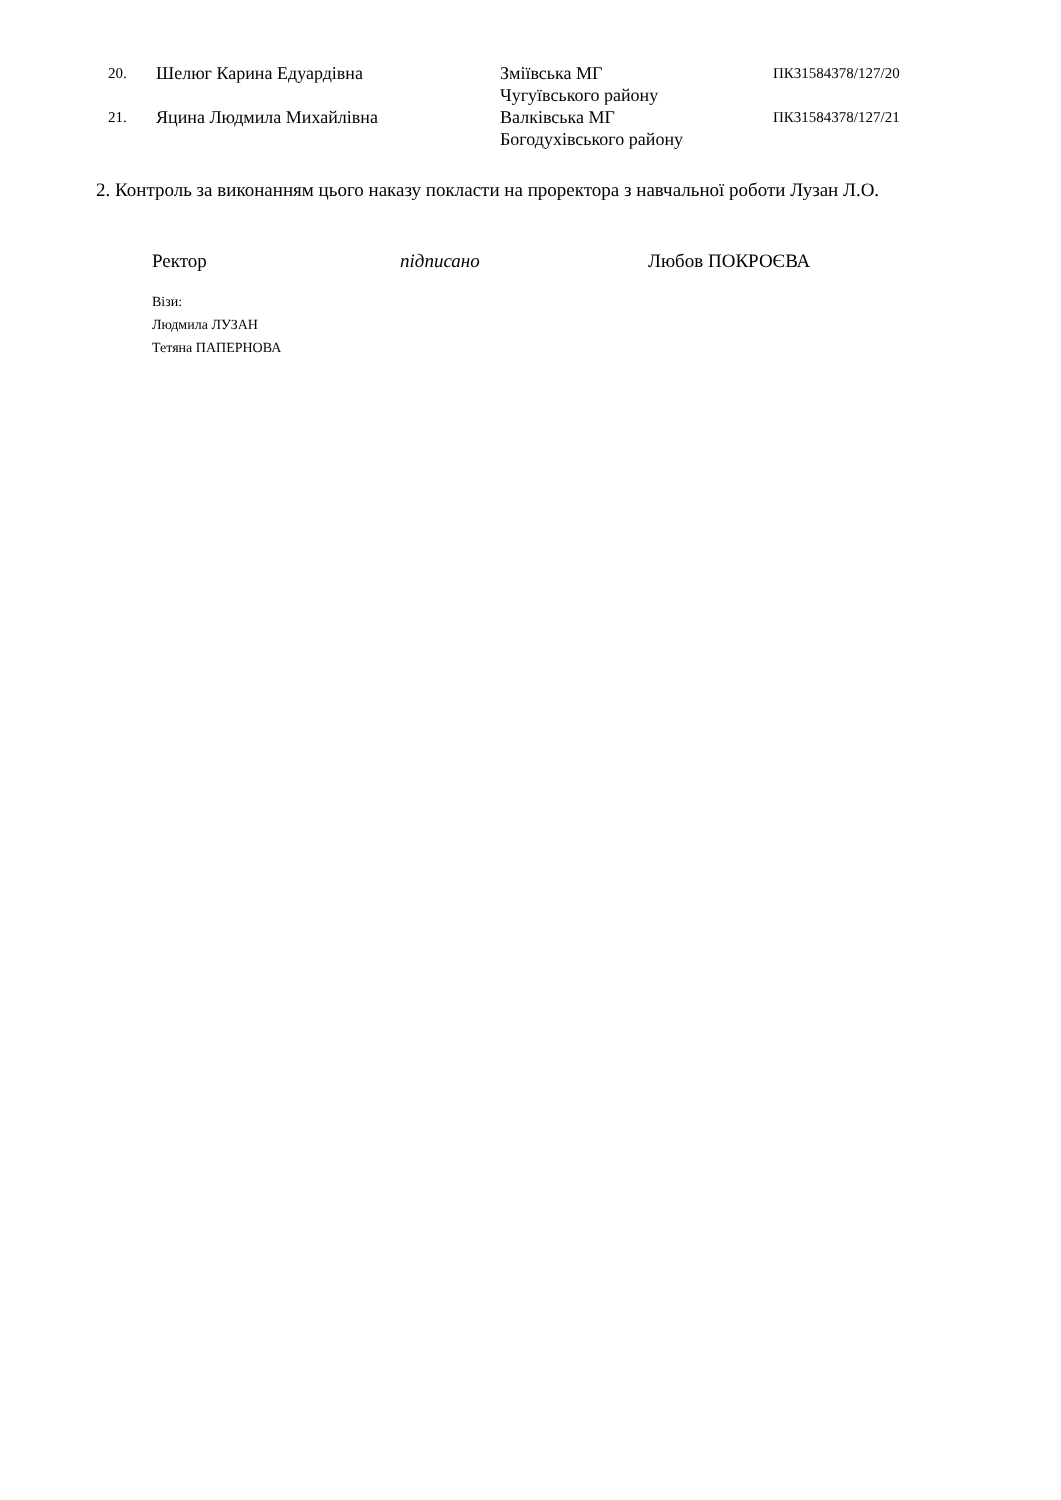| 20. | Шелюг Карина Едуардівна | Зміївська МГ Чугуївського району | ПК31584378/127/20 |
| 21. | Яцина Людмила Михайлівна | Валківська МГ Богодухівського району | ПК31584378/127/21 |
2. Контроль за виконанням цього наказу покласти на проректора з навчальної роботи Лузан Л.О.
Ректор підписано Любов ПОКРОЄВА
Візи:
Людмила ЛУЗАН
Тетяна ПАПЕРНОВА